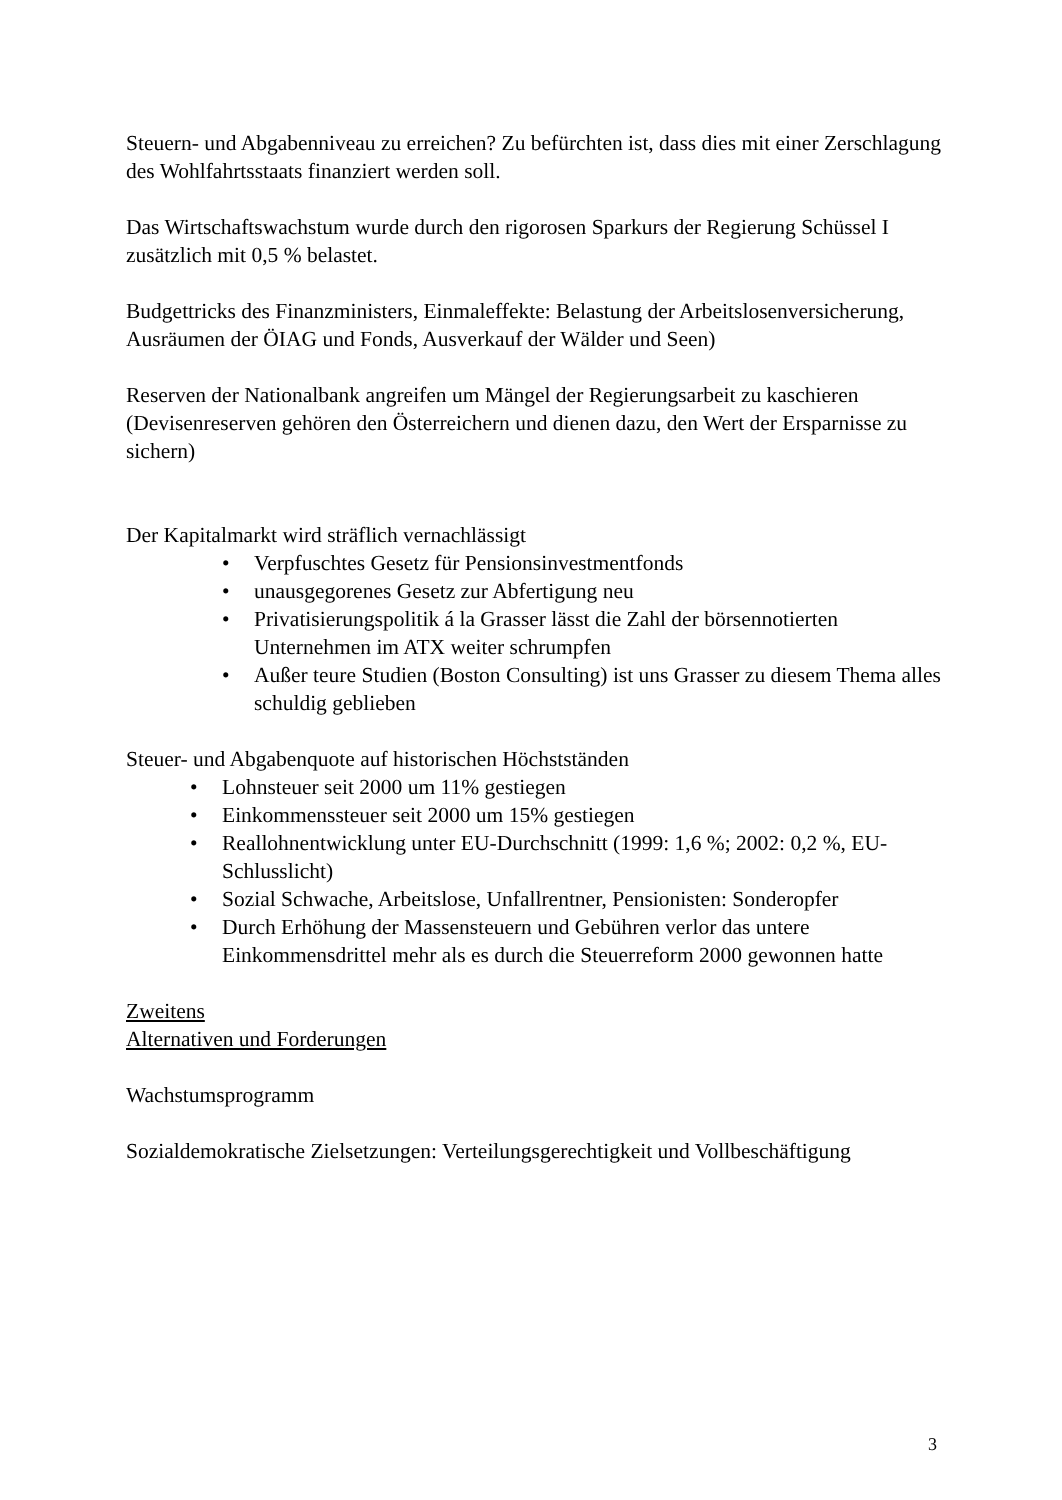Steuern- und Abgabenniveau zu erreichen? Zu befürchten ist, dass dies mit einer Zerschlagung des Wohlfahrtsstaats finanziert werden soll.
Das Wirtschaftswachstum wurde durch den rigorosen Sparkurs der Regierung Schüssel I zusätzlich mit 0,5 % belastet.
Budgettricks des Finanzministers, Einmaleffekte: Belastung der Arbeitslosenversicherung, Ausräumen der ÖIAG und Fonds, Ausverkauf der Wälder und Seen)
Reserven der Nationalbank angreifen um Mängel der Regierungsarbeit zu kaschieren (Devisenreserven gehören den Österreichern und dienen dazu, den Wert der Ersparnisse zu sichern)
Der Kapitalmarkt wird sträflich vernachlässigt
• Verpfuschtes Gesetz für Pensionsinvestmentfonds
• unausgegorenes Gesetz zur Abfertigung neu
• Privatisierungspolitik á la Grasser lässt die Zahl der börsennotierten Unternehmen im ATX weiter schrumpfen
• Außer teure Studien (Boston Consulting) ist uns Grasser zu diesem Thema alles schuldig geblieben
Steuer- und Abgabenquote auf historischen Höchstständen
• Lohnsteuer seit 2000 um 11% gestiegen
• Einkommenssteuer seit 2000 um 15% gestiegen
• Reallohnentwicklung unter EU-Durchschnitt (1999: 1,6 %; 2002: 0,2 %, EU-Schlusslicht)
• Sozial Schwache, Arbeitslose, Unfallrentner, Pensionisten: Sonderopfer
• Durch Erhöhung der Massensteuern und Gebühren verlor das untere Einkommensdrittel mehr als es durch die Steuerreform 2000 gewonnen hatte
Zweitens
Alternativen und Forderungen
Wachstumsprogramm
Sozialdemokratische Zielsetzungen: Verteilungsgerechtigkeit und Vollbeschäftigung
3